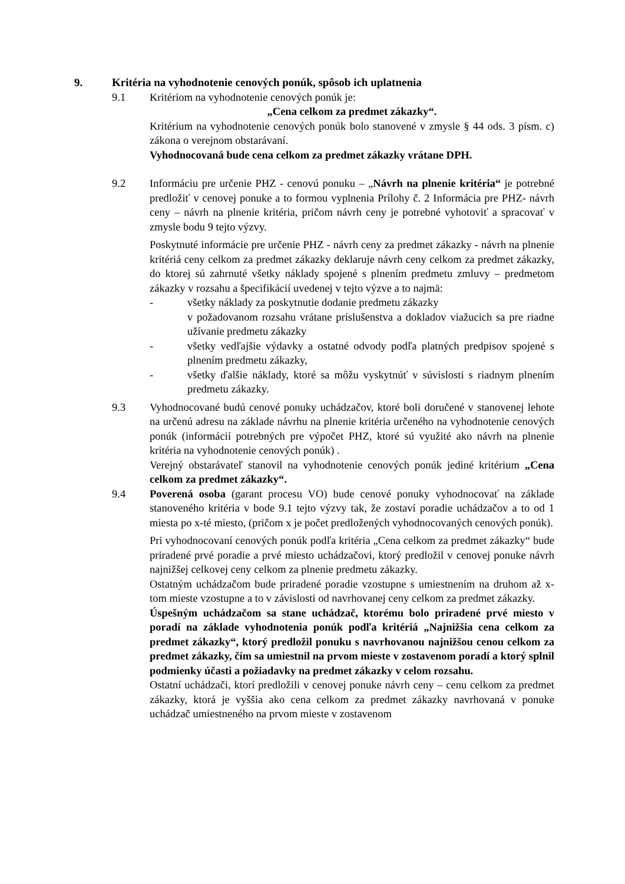9. Kritéria na vyhodnotenie cenových ponúk, spôsob ich uplatnenia
9.1 Kritériom na vyhodnotenie cenových ponúk je:
„Cena celkom za predmet zákazky“.
Kritérium na vyhodnotenie cenových ponúk bolo stanovené v zmysle § 44 ods. 3 písm. c) zákona o verejnom obstarávaní.
Vyhodnocovaná bude cena celkom za predmet zákazky vrátane DPH.
9.2 Informáciu pre určenie PHZ - cenovú ponuku – „Návrh na plnenie kritéria“ je potrebné predložiť v cenovej ponuke a to formou vyplnenia Prílohy č. 2 Informácia pre PHZ- návrh ceny – návrh na plnenie kritéria, pričom návrh ceny je potrebné vyhotoviť a spracovať v zmysle bodu 9 tejto výzvy.
Poskytnuté informácie pre určenie PHZ - návrh ceny za predmet zákazky - návrh na plnenie kritériá ceny celkom za predmet zákazky deklaruje návrh ceny celkom za predmet zákazky, do ktorej sú zahrnuté všetky náklady spojené s plnením predmetu zmluvy – predmetom zákazky v rozsahu a špecifikácií uvedenej v tejto výzve a to najmä:
- všetky náklady za poskytnutie dodanie predmetu zákazky
v požadovanom rozsahu vrátane príslušenstva a dokladov viažucich sa pre riadne užívanie predmetu zákazky
- všetky vedľajšie výdavky a ostatné odvody podľa platných predpisov spojené s plnením predmetu zákazky,
- všetky ďalšie náklady, ktoré sa môžu vyskytnúť v súvislosti s riadnym plnením predmetu zákazky.
9.3 Vyhodnocované budú cenové ponuky uchádzačov, ktoré boli doručené v stanovenej lehote na určenú adresu na základe návrhu na plnenie kritéria určeného na vyhodnotenie cenových ponúk (informácií potrebných pre výpočet PHZ, ktoré sú využité ako návrh na plnenie kritéria na vyhodnotenie cenových ponúk) .
Verejný obstarávateľ stanovil na vyhodnotenie cenových ponúk jediné kritérium „Cena celkom za predmet zákazky“.
9.4 Poverená osoba (garant procesu VO) bude cenové ponuky vyhodnocovať na základe stanoveného kritéria v bode 9.1 tejto výzvy tak, že zostaví poradie uchádzačov a to od 1 miesta po x-té miesto, (pričom x je počet predložených vyhodnocovaných cenových ponúk).
Pri vyhodnocovaní cenových ponúk podľa kritéria „Cena celkom za predmet zákazky“ bude priradené prvé poradie a prvé miesto uchádzačovi, ktorý predložil v cenovej ponuke návrh najnižšej celkovej ceny celkom za plnenie predmetu zákazky.
Ostatným uchádzačom bude priradené poradie vzostupne s umiestnením na druhom až x-tom mieste vzostupne a to v závislosti od navrhovanej ceny celkom za predmet zákazky.
Úspešným uchádzačom sa stane uchádzač, ktorému bolo priradené prvé miesto v poradí na základe vyhodnotenia ponúk podľa kritériá „Najnižšia cena celkom za predmet zákazky“, ktorý predložil ponuku s navrhovanou najnižšou cenou celkom za predmet zákazky, čím sa umiestnil na prvom mieste v zostavenom poradí a ktorý splnil podmienky účasti a požiadavky na predmet zákazky v celom rozsahu.
Ostatní uchádzači, ktorí predložili v cenovej ponuke návrh ceny – cenu celkom za predmet zákazky, ktorá je vyššia ako cena celkom za predmet zákazky navrhovaná v ponuke uchádzač umiestneného na prvom mieste v zostavenom